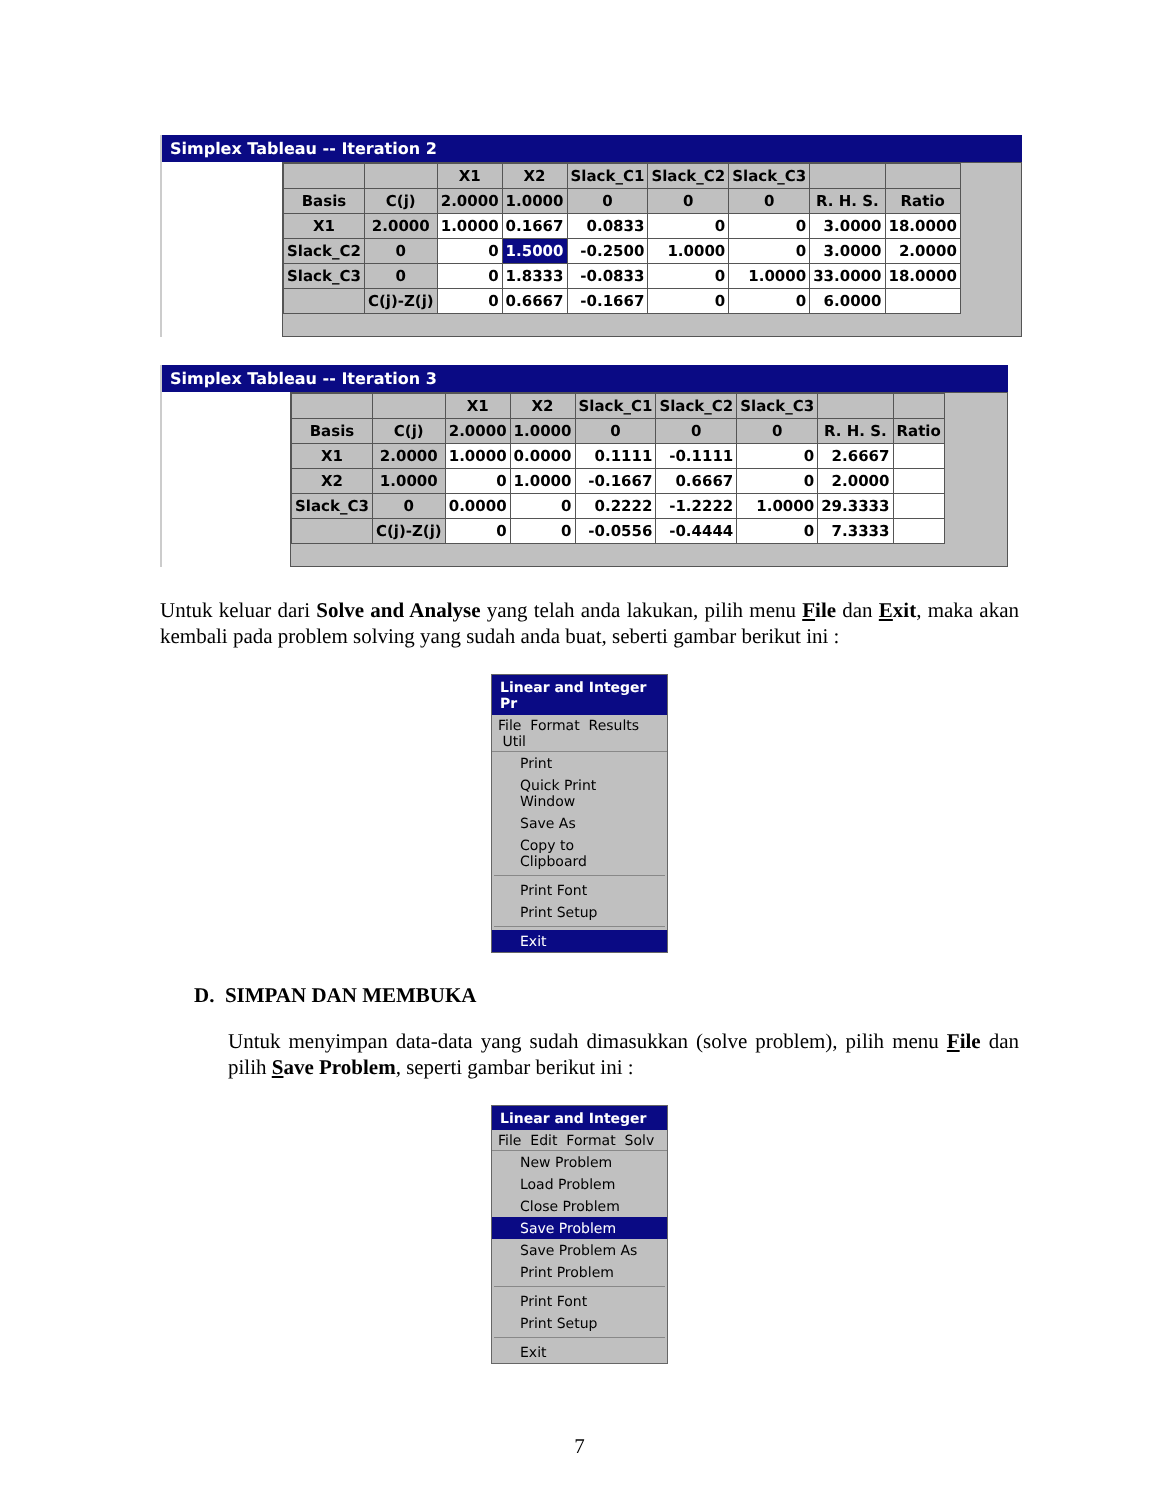Simplex Tableau -- Iteration 2
| | | X1 | X2 | Slack_C1 | Slack_C2 | Slack_C3 | | |
| --- | --- | --- | --- | --- | --- | --- | --- | --- |
| Basis | C(j) | 2.0000 | 1.0000 | 0 | 0 | 0 | R. H. S. | Ratio |
| X1 | 2.0000 | 1.0000 | 0.1667 | 0.0833 | 0 | 0 | 3.0000 | 18.0000 |
| Slack_C2 | 0 | 0 | 1.5000 | -0.2500 | 1.0000 | 0 | 3.0000 | 2.0000 |
| Slack_C3 | 0 | 0 | 1.8333 | -0.0833 | 0 | 1.0000 | 33.0000 | 18.0000 |
| | C(j)-Z(j) | 0 | 0.6667 | -0.1667 | 0 | 0 | 6.0000 | |
Simplex Tableau -- Iteration 3
| | | X1 | X2 | Slack_C1 | Slack_C2 | Slack_C3 | | |
| --- | --- | --- | --- | --- | --- | --- | --- | --- |
| Basis | C(j) | 2.0000 | 1.0000 | 0 | 0 | 0 | R. H. S. | Ratio |
| X1 | 2.0000 | 1.0000 | 0.0000 | 0.1111 | -0.1111 | 0 | 2.6667 | |
| X2 | 1.0000 | 0 | 1.0000 | -0.1667 | 0.6667 | 0 | 2.0000 | |
| Slack_C3 | 0 | 0.0000 | 0 | 0.2222 | -1.2222 | 1.0000 | 29.3333 | |
| | C(j)-Z(j) | 0 | 0 | -0.0556 | -0.4444 | 0 | 7.3333 | |
Untuk keluar dari Solve and Analyse yang telah anda lakukan, pilih menu File dan Exit, maka akan kembali pada problem solving yang sudah anda buat, seberti gambar berikut ini :
Linear and Integer Pr
File Format Results Util
Print
Quick Print Window
Save As
Copy to Clipboard
Print Font
Print Setup
Exit
D. SIMPAN DAN MEMBUKA
Untuk menyimpan data-data yang sudah dimasukkan (solve problem), pilih menu File dan pilih Save Problem, seperti gambar berikut ini :
Linear and Integer
File Edit Format Solv
New Problem
Load Problem
Close Problem
Save Problem
Save Problem As
Print Problem
Print Font
Print Setup
Exit
7